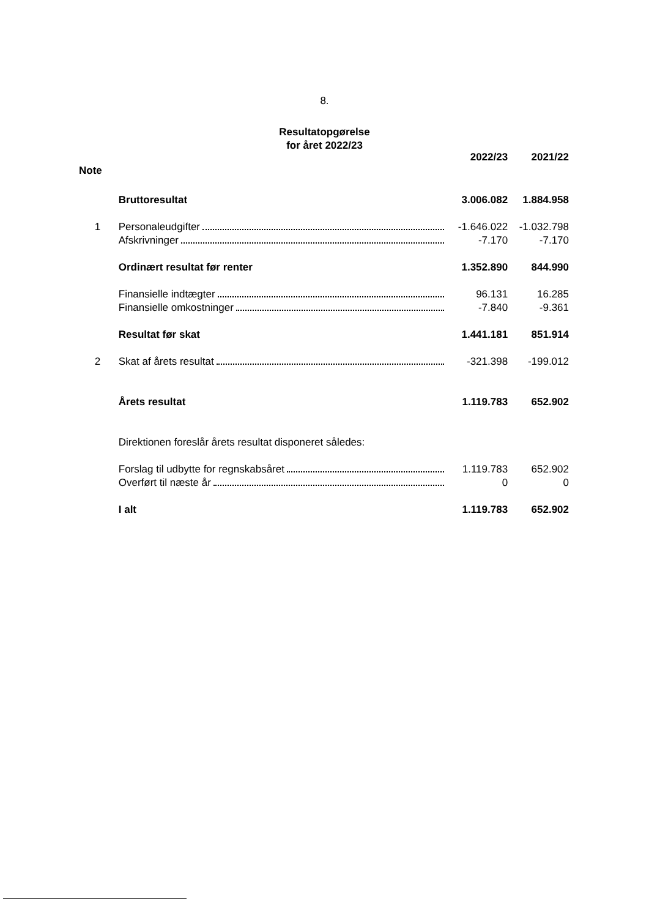8.
Resultatopgørelse
for året 2022/23
| | | 2022/23 | 2021/22 |
| --- | --- | --- | --- |
| Note | | | |
| | Bruttoresultat | 3.006.082 | 1.884.958 |
| 1 | Personaleudgifter | -1.646.022 | -1.032.798 |
| | Afskrivninger | -7.170 | -7.170 |
| | Ordinært resultat før renter | 1.352.890 | 844.990 |
| | Finansielle indtægter | 96.131 | 16.285 |
| | Finansielle omkostninger | -7.840 | -9.361 |
| | Resultat før skat | 1.441.181 | 851.914 |
| 2 | Skat af årets resultat | -321.398 | -199.012 |
| | Årets resultat | 1.119.783 | 652.902 |
| | Direktionen foreslår årets resultat disponeret således: | | |
| | Forslag til udbytte for regnskabsåret | 1.119.783 | 652.902 |
| | Overført til næste år | 0 | 0 |
| | I alt | 1.119.783 | 652.902 |